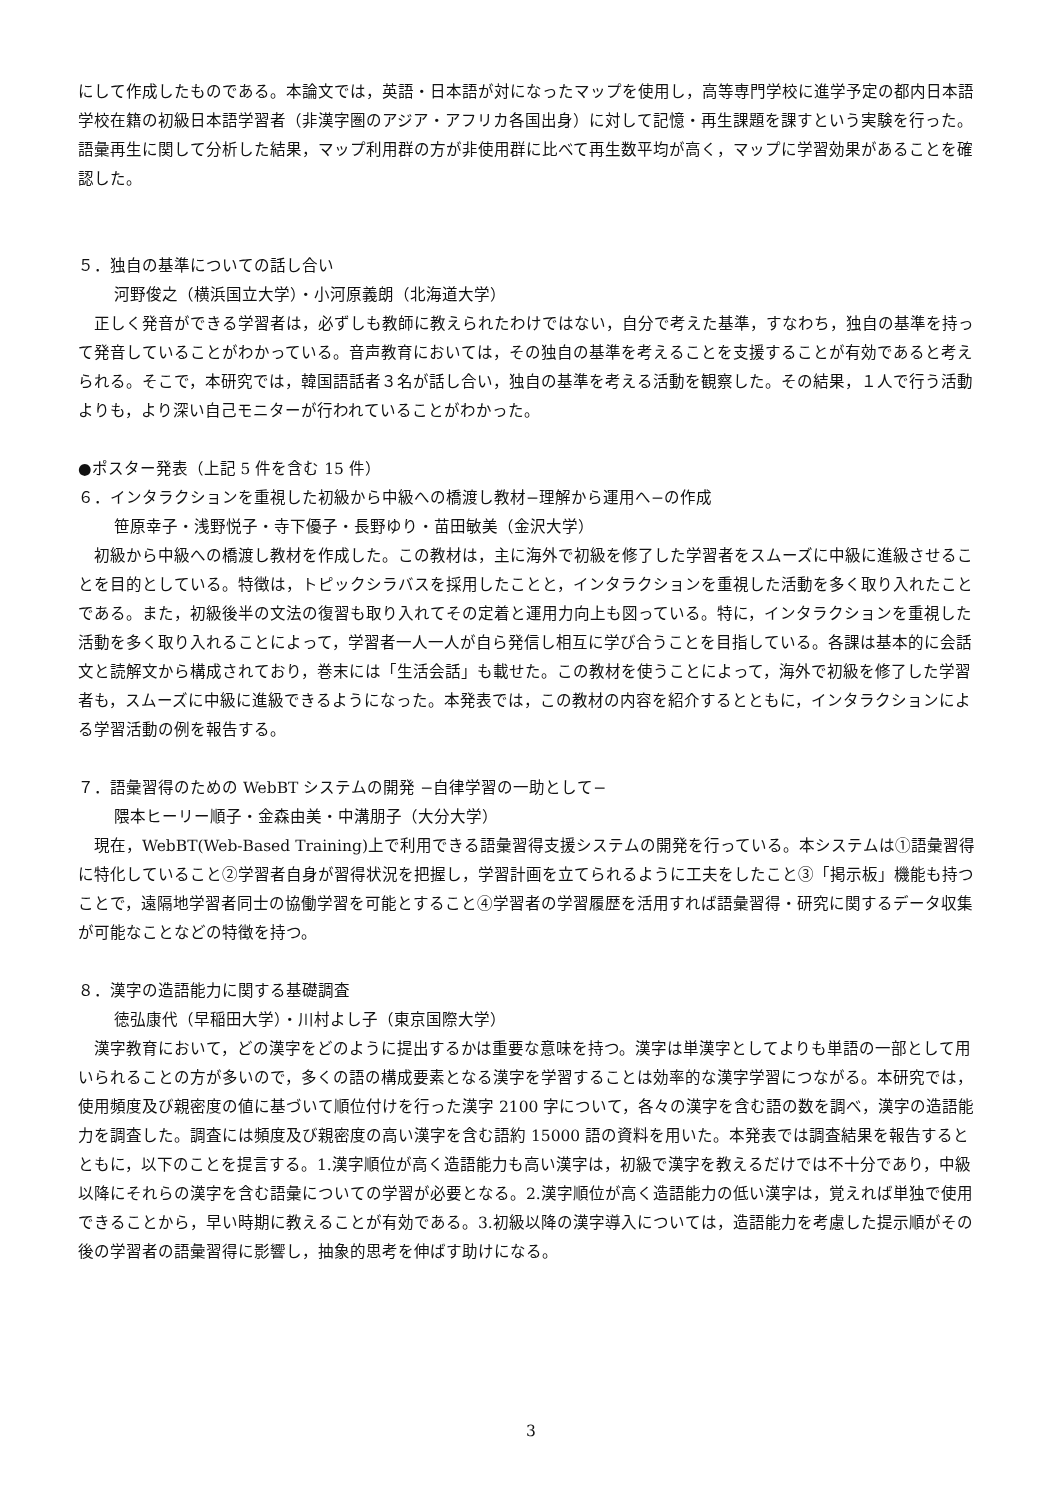にして作成したものである。本論文では，英語・日本語が対になったマップを使用し，高等専門学校に進学予定の都内日本語学校在籍の初級日本語学習者（非漢字圏のアジア・アフリカ各国出身）に対して記憶・再生課題を課すという実験を行った。語彙再生に関して分析した結果，マップ利用群の方が非使用群に比べて再生数平均が高く，マップに学習効果があることを確認した。
５．独自の基準についての話し合い
河野俊之（横浜国立大学）・小河原義朗（北海道大学）
　正しく発音ができる学習者は，必ずしも教師に教えられたわけではない，自分で考えた基準，すなわち，独自の基準を持って発音していることがわかっている。音声教育においては，その独自の基準を考えることを支援することが有効であると考えられる。そこで，本研究では，韓国語話者３名が話し合い，独自の基準を考える活動を観察した。その結果，１人で行う活動よりも，より深い自己モニターが行われていることがわかった。
●ポスター発表（上記 5 件を含む 15 件）
６．インタラクションを重視した初級から中級への橋渡し教材−理解から運用へ−の作成
笹原幸子・浅野悦子・寺下優子・長野ゆり・苗田敏美（金沢大学）
　初級から中級への橋渡し教材を作成した。この教材は，主に海外で初級を修了した学習者をスムーズに中級に進級させることを目的としている。特徴は，トピックシラバスを採用したことと，インタラクションを重視した活動を多く取り入れたことである。また，初級後半の文法の復習も取り入れてその定着と運用力向上も図っている。特に，インタラクションを重視した活動を多く取り入れることによって，学習者一人一人が自ら発信し相互に学び合うことを目指している。各課は基本的に会話文と読解文から構成されており，巻末には「生活会話」も載せた。この教材を使うことによって，海外で初級を修了した学習者も，スムーズに中級に進級できるようになった。本発表では，この教材の内容を紹介するとともに，インタラクションによる学習活動の例を報告する。
７．語彙習得のための WebBT システムの開発 −自律学習の一助として−
隈本ヒーリー順子・金森由美・中溝朋子（大分大学）
　現在，WebBT(Web-Based Training)上で利用できる語彙習得支援システムの開発を行っている。本システムは①語彙習得に特化していること②学習者自身が習得状況を把握し，学習計画を立てられるように工夫をしたこと③「掲示板」機能も持つことで，遠隔地学習者同士の協働学習を可能とすること④学習者の学習履歴を活用すれば語彙習得・研究に関するデータ収集が可能なことなどの特徴を持つ。
８．漢字の造語能力に関する基礎調査
徳弘康代（早稲田大学）・川村よし子（東京国際大学）
　漢字教育において，どの漢字をどのように提出するかは重要な意味を持つ。漢字は単漢字としてよりも単語の一部として用いられることの方が多いので，多くの語の構成要素となる漢字を学習することは効率的な漢字学習につながる。本研究では，使用頻度及び親密度の値に基づいて順位付けを行った漢字 2100 字について，各々の漢字を含む語の数を調べ，漢字の造語能力を調査した。調査には頻度及び親密度の高い漢字を含む語約 15000 語の資料を用いた。本発表では調査結果を報告するとともに，以下のことを提言する。1.漢字順位が高く造語能力も高い漢字は，初級で漢字を教えるだけでは不十分であり，中級以降にそれらの漢字を含む語彙についての学習が必要となる。2.漢字順位が高く造語能力の低い漢字は，覚えれば単独で使用できることから，早い時期に教えることが有効である。3.初級以降の漢字導入については，造語能力を考慮した提示順がその後の学習者の語彙習得に影響し，抽象的思考を伸ばす助けになる。
3